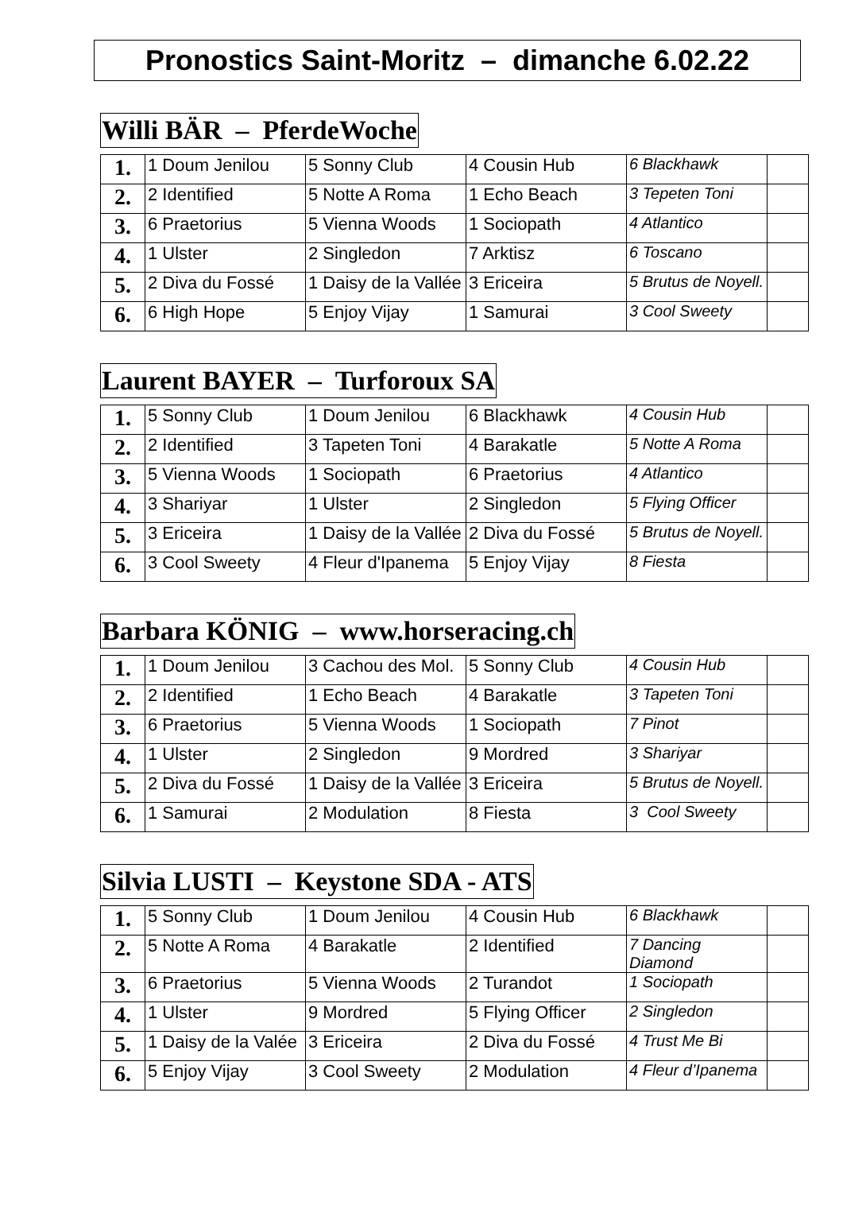Pronostics Saint-Moritz – dimanche 6.02.22
Willi BÄR – PferdeWoche
| 1. | 1 Doum Jenilou | 5 Sonny Club | 4 Cousin Hub | 6 Blackhawk | |
| 2. | 2 Identified | 5 Notte A Roma | 1 Echo Beach | 3 Tepeten Toni | |
| 3. | 6 Praetorius | 5 Vienna Woods | 1 Sociopath | 4 Atlantico | |
| 4. | 1 Ulster | 2 Singledon | 7 Arktisz | 6 Toscano | |
| 5. | 2 Diva du Fossé | 1 Daisy de la Vallée | 3 Ericeira | 5 Brutus de Noyell. | |
| 6. | 6 High Hope | 5 Enjoy Vijay | 1 Samurai | 3 Cool Sweety | |
Laurent BAYER – Turforoux SA
| 1. | 5 Sonny Club | 1 Doum Jenilou | 6 Blackhawk | 4 Cousin Hub | |
| 2. | 2 Identified | 3 Tapeten Toni | 4 Barakatle | 5 Notte A Roma | |
| 3. | 5 Vienna Woods | 1 Sociopath | 6 Praetorius | 4 Atlantico | |
| 4. | 3 Shariyar | 1 Ulster | 2 Singledon | 5 Flying Officer | |
| 5. | 3 Ericeira | 1 Daisy de la Vallée | 2 Diva du Fossé | 5 Brutus de Noyell. | |
| 6. | 3 Cool Sweety | 4 Fleur d'Ipanema | 5 Enjoy Vijay | 8 Fiesta | |
Barbara KÖNIG – www.horseracing.ch
| 1. | 1 Doum Jenilou | 3 Cachou des Mol. | 5 Sonny Club | 4 Cousin Hub | |
| 2. | 2 Identified | 1 Echo Beach | 4 Barakatle | 3 Tapeten Toni | |
| 3. | 6 Praetorius | 5 Vienna Woods | 1 Sociopath | 7 Pinot | |
| 4. | 1 Ulster | 2 Singledon | 9 Mordred | 3 Shariyar | |
| 5. | 2 Diva du Fossé | 1 Daisy de la Vallée | 3 Ericeira | 5 Brutus de Noyell. | |
| 6. | 1 Samurai | 2 Modulation | 8 Fiesta | 3 Cool Sweety | |
Silvia LUSTI – Keystone SDA - ATS
| 1. | 5 Sonny Club | 1 Doum Jenilou | 4 Cousin Hub | 6 Blackhawk | |
| 2. | 5 Notte A Roma | 4 Barakatle | 2 Identified | 7 Dancing Diamond | |
| 3. | 6 Praetorius | 5 Vienna Woods | 2 Turandot | 1 Sociopath | |
| 4. | 1 Ulster | 9 Mordred | 5 Flying Officer | 2 Singledon | |
| 5. | 1 Daisy de la Valée | 3 Ericeira | 2 Diva du Fossé | 4 Trust Me Bi | |
| 6. | 5 Enjoy Vijay | 3 Cool Sweety | 2 Modulation | 4 Fleur d’Ipanema | |